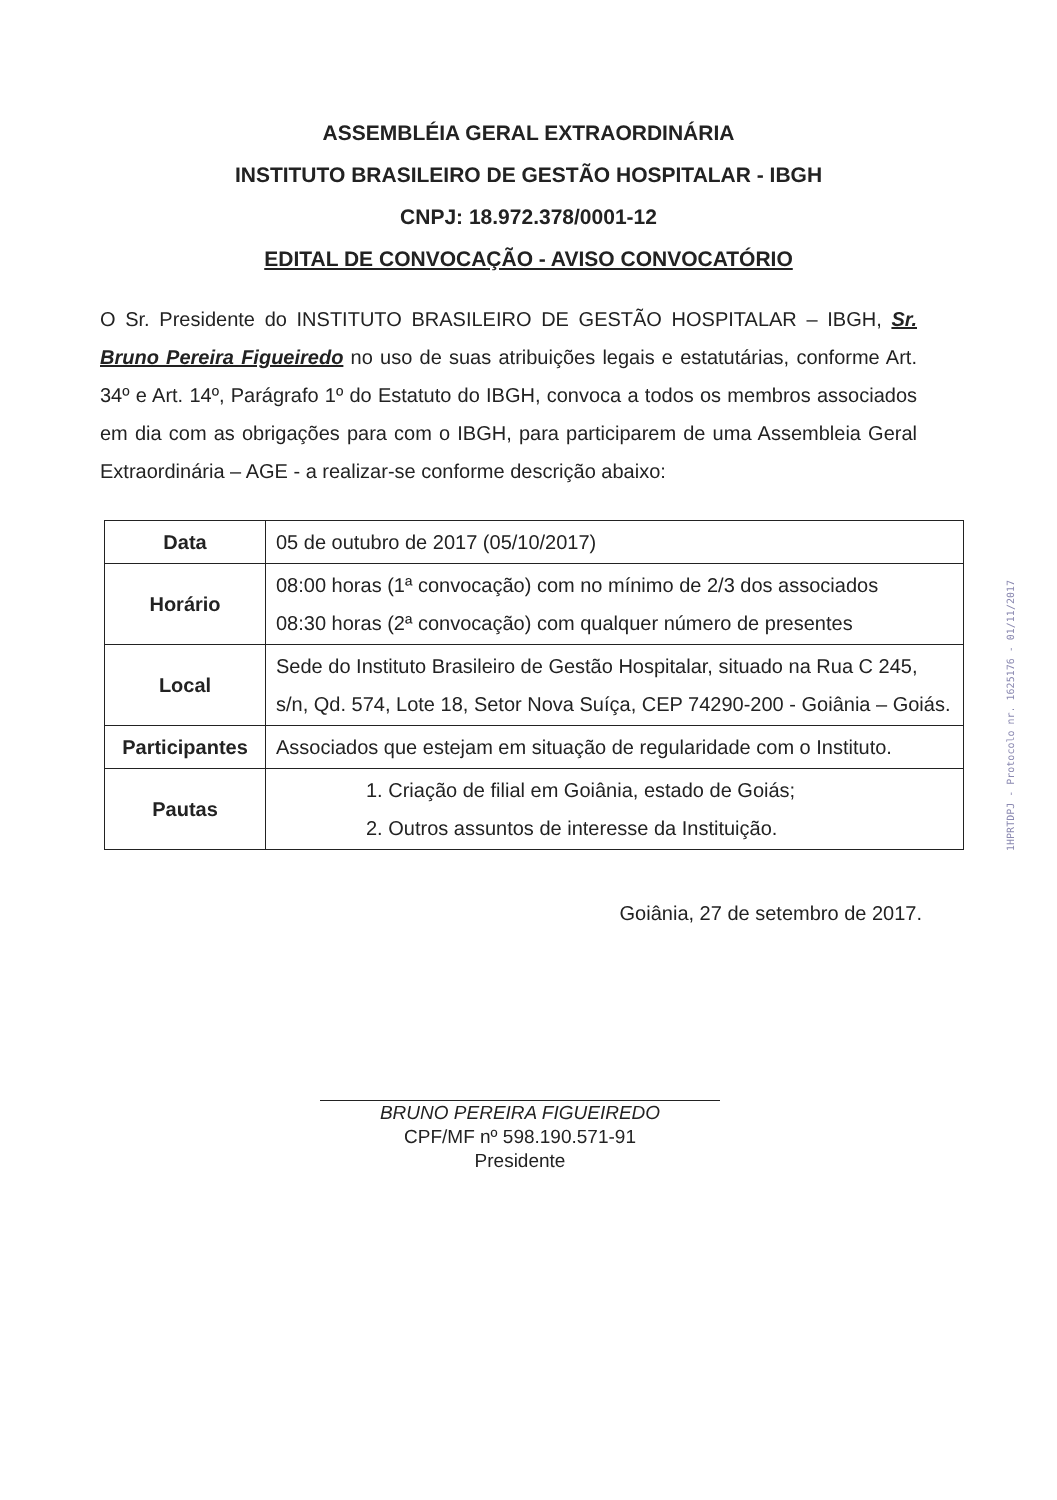ASSEMBLÉIA GERAL EXTRAORDINÁRIA
INSTITUTO BRASILEIRO DE GESTÃO HOSPITALAR - IBGH
CNPJ: 18.972.378/0001-12
EDITAL DE CONVOCAÇÃO - AVISO CONVOCATÓRIO
O Sr. Presidente do INSTITUTO BRASILEIRO DE GESTÃO HOSPITALAR – IBGH, Sr. Bruno Pereira Figueiredo no uso de suas atribuições legais e estatutárias, conforme Art. 34º e Art. 14º, Parágrafo 1º do Estatuto do IBGH, convoca a todos os membros associados em dia com as obrigações para com o IBGH, para participarem de uma Assembleia Geral Extraordinária – AGE - a realizar-se conforme descrição abaixo:
| Data | 05 de outubro de 2017 (05/10/2017) |
| Horário | 08:00 horas (1ª convocação) com no mínimo de 2/3 dos associados 08:30 horas (2ª convocação) com qualquer número de presentes |
| Local | Sede do Instituto Brasileiro de Gestão Hospitalar, situado na Rua C 245, s/n, Qd. 574, Lote 18, Setor Nova Suíça, CEP 74290-200 - Goiânia – Goiás. |
| Participantes | Associados que estejam em situação de regularidade com o Instituto. |
| Pautas | 1. Criação de filial em Goiânia, estado de Goiás; 2. Outros assuntos de interesse da Instituição. |
Goiânia, 27 de setembro de 2017.
BRUNO PEREIRA FIGUEIREDO
CPF/MF nº 598.190.571-91
Presidente
1HPRTDPJ - Protocolo nr. 1625176 - 01/11/2017